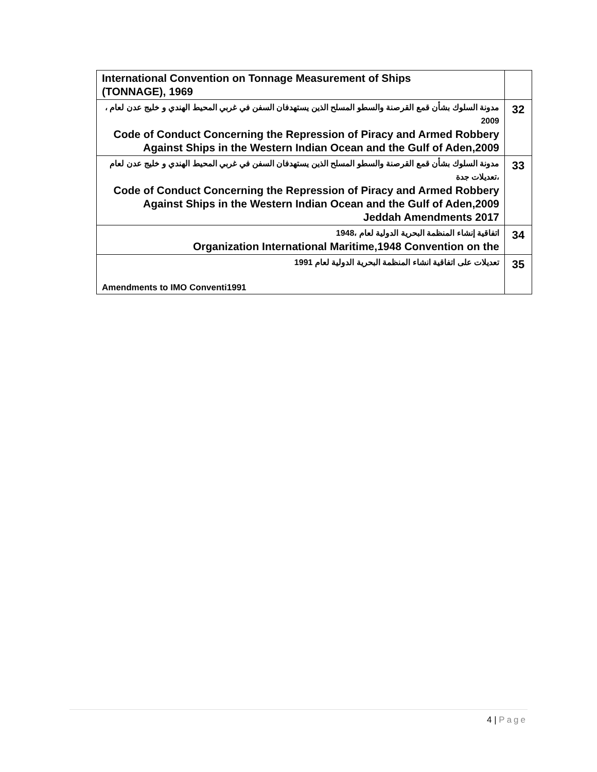| International Convention on Tonnage Measurement of Ships (TONNAGE), 1969 | |
| مدونة السلوك بشأن قمع القرصنة والسطو المسلح الذين يستهدفان السفن في غربي المحيط الهندي و خليج عدن لعام ، 2009 Code of Conduct Concerning the Repression of Piracy and Armed Robbery Against Ships in the Western Indian Ocean and the Gulf of Aden,2009 | 32 |
| مدونة السلوك بشأن قمع القرصنة والسطو المسلح الذين يستهدفان السفن في غربي المحيط الهندي و خليج عدن لعام ،تعديلات جدة Code of Conduct Concerning the Repression of Piracy and Armed Robbery Against Ships in the Western Indian Ocean and the Gulf of Aden,2009 Jeddah Amendments 2017 | 33 |
| اتفاقية إنشاء المنظمة البحرية الدولية لعام ،1948 Organization International Maritime,1948 Convention on the | 34 |
| تعديلات على اتفاقية انشاء المنظمة البحرية الدولية لعام 1991 Amendments to IMO Conventi1991 | 35 |
4 | Page